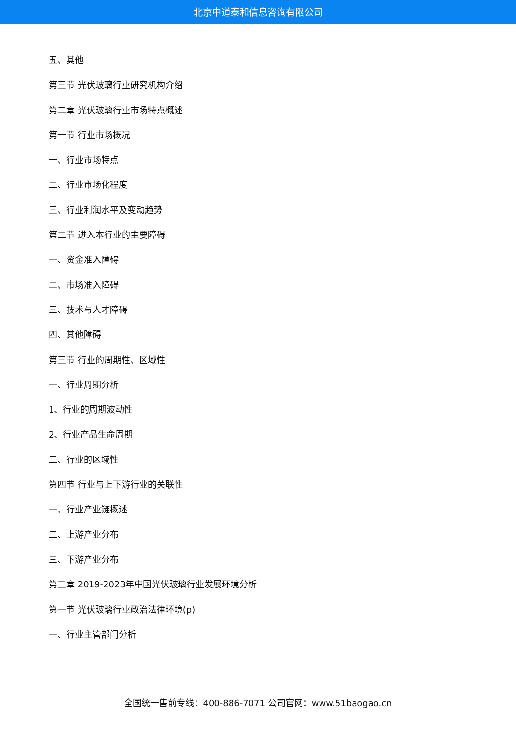北京中道泰和信息咨询有限公司
五、其他
第三节 光伏玻璃行业研究机构介绍
第二章 光伏玻璃行业市场特点概述
第一节 行业市场概况
一、行业市场特点
二、行业市场化程度
三、行业利润水平及变动趋势
第二节 进入本行业的主要障碍
一、资金准入障碍
二、市场准入障碍
三、技术与人才障碍
四、其他障碍
第三节 行业的周期性、区域性
一、行业周期分析
1、行业的周期波动性
2、行业产品生命周期
二、行业的区域性
第四节 行业与上下游行业的关联性
一、行业产业链概述
二、上游产业分布
三、下游产业分布
第三章 2019-2023年中国光伏玻璃行业发展环境分析
第一节 光伏玻璃行业政治法律环境(p)
一、行业主管部门分析
全国统一售前专线：400-886-7071 公司官网：www.51baogao.cn